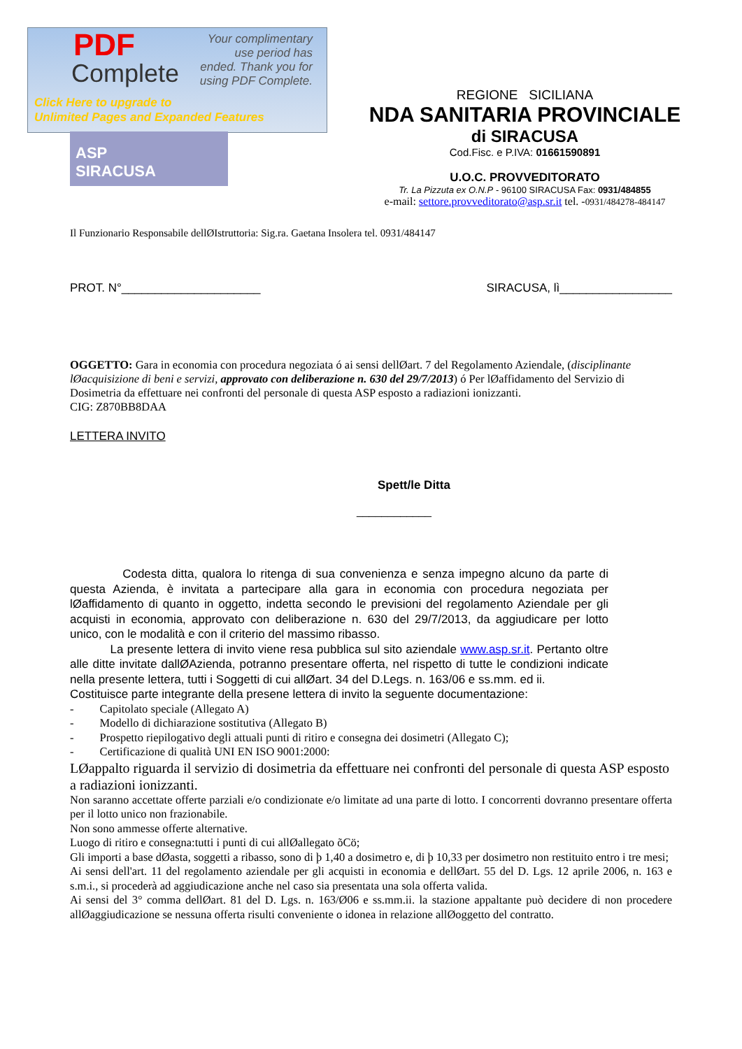PDF
Complete
Your complimentary use period has ended. Thank you for using PDF Complete.
Click Here to upgrade to
Unlimited Pages and Expanded Features
ASP
SIRACUSA
REGIONE SICILIANA
NDA SANITARIA PROVINCIALE
di SIRACUSA
Cod.Fisc. e P.IVA: 01661590891
U.O.C. PROVVEDITORATO
Tr. La Pizzuta ex O.N.P - 96100 SIRACUSA Fax: 0931/484855
e-mail: settore.provveditorato@asp.sr.it tel. -0931/484278-484147
Il Funzionario Responsabile dellØIstruttoria: Sig.ra. Gaetana Insolera tel. 0931/484147
PROT. N°_____________________ SIRACUSA, lì_________________
OGGETTO: Gara in economia con procedura negoziata ó ai sensi dellØart. 7 del Regolamento Aziendale, (disciplinante lØacquisizione di beni e servizi, approvato con deliberazione n. 630 del 29/7/2013) ó Per lØaffidamento del Servizio di Dosimetria da effettuare nei confronti del personale di questa ASP esposto a radiazioni ionizzanti.
CIG: Z870BB8DAA
LETTERA INVITO
Spett/le Ditta
____________
Codesta ditta, qualora lo ritenga di sua convenienza e senza impegno alcuno da parte di questa Azienda, è invitata a partecipare alla gara in economia con procedura negoziata per lØaffidamento di quanto in oggetto, indetta secondo le previsioni del regolamento Aziendale per gli acquisti in economia, approvato con deliberazione n. 630 del 29/7/2013, da aggiudicare per lotto unico, con le modalità e con il criterio del massimo ribasso.
La presente lettera di invito viene resa pubblica sul sito aziendale www.asp.sr.it. Pertanto oltre alle ditte invitate dallØAzienda, potranno presentare offerta, nel rispetto di tutte le condizioni indicate nella presente lettera, tutti i Soggetti di cui allØart. 34 del D.Legs. n. 163/06 e ss.mm. ed ii.
Costituisce parte integrante della presene lettera di invito la seguente documentazione:
- Capitolato speciale (Allegato A)
- Modello di dichiarazione sostitutiva (Allegato B)
- Prospetto riepilogativo degli attuali punti di ritiro e consegna dei dosimetri (Allegato C);
- Certificazione di qualità UNI EN ISO 9001:2000:
LØappalto riguarda il servizio di dosimetria da effettuare nei confronti del personale di questa ASP esposto a radiazioni ionizzanti.
Non saranno accettate offerte parziali e/o condizionate e/o limitate ad una parte di lotto. I concorrenti dovranno presentare offerta per il lotto unico non frazionabile.
Non sono ammesse offerte alternative.
Luogo di ritiro e consegna:tutti i punti di cui allØallegato õCö;
Gli importi a base dØasta, soggetti a ribasso, sono di þ 1,40 a dosimetro e, di þ 10,33 per dosimetro non restituito entro i tre mesi;
Ai sensi dell'art. 11 del regolamento aziendale per gli acquisti in economia e dellØart. 55 del D. Lgs. 12 aprile 2006, n. 163 e s.m.i., si procederà ad aggiudicazione anche nel caso sia presentata una sola offerta valida.
Ai sensi del 3° comma dellØart. 81 del D. Lgs. n. 163/Ø06 e ss.mm.ii. la stazione appaltante può decidere di non procedere allØaggiudicazione se nessuna offerta risulti conveniente o idonea in relazione allØoggetto del contratto.